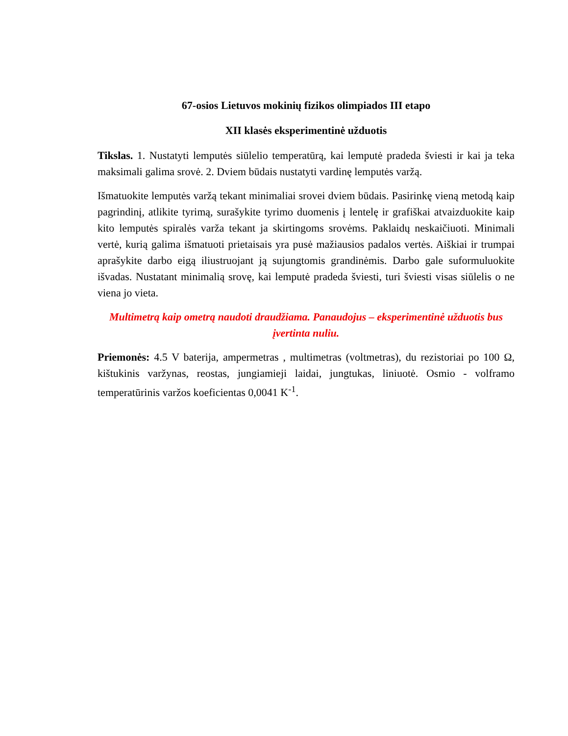67-osios Lietuvos mokinių fizikos olimpiados III etapo
XII klasės eksperimentinė užduotis
Tikslas. 1. Nustatyti lemputės siūlelio temperatūrą, kai lemputė pradeda šviesti ir kai ja teka maksimali galima srovė. 2. Dviem būdais nustatyti vardinę lemputės varžą.
Išmatuokite lemputės varžą tekant minimaliai srovei dviem būdais. Pasirinkę vieną metodą kaip pagrindinį, atlikite tyrimą, surašykite tyrimo duomenis į lentelę ir grafiškai atvaizduokite kaip kito lemputės spiralės varža tekant ja skirtingoms srovėms. Paklaidų neskaičiuoti. Minimali vertė, kurią galima išmatuoti prietaisais yra pusė mažiausios padalos vertės. Aiškiai ir trumpai aprašykite darbo eigą iliustruojant ją sujungtomis grandinėmis. Darbo gale suformuluokite išvadas. Nustatant minimalią srovę, kai lemputė pradeda šviesti, turi šviesti visas siūlelis o ne viena jo vieta.
Multimetrą kaip ometrą naudoti draudžiama. Panaudojus – eksperimentinė užduotis bus įvertinta nuliu.
Priemonės: 4.5 V baterija, ampermetras , multimetras (voltmetras), du rezistoriai po 100 Ω, kištukinis varžynas, reostas, jungiamieji laidai, jungtukas, liniuotė. Osmio - volframo temperatūrinis varžos koeficientas 0,0041 K<sup>-1</sup>.